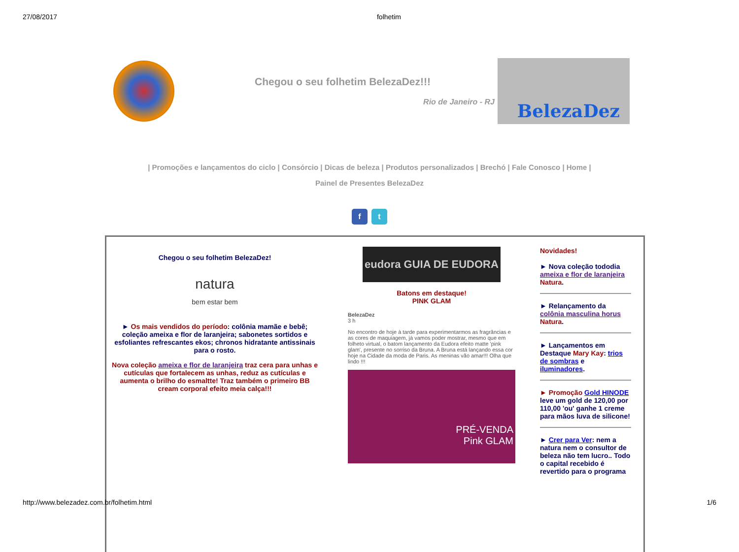27/08/2017 folhetim
Chegou o seu folhetim BelezaDez!!!
Rio de Janeiro - RJ
BelezaDez
| Promoções e lançamentos do ciclo | Consórcio | Dicas de beleza | Produtos personalizados | Brechó | Fale Conosco | Home |
Painel de Presentes BelezaDez
f t
Chegou o seu folhetim BelezaDez!
natura
bem estar bem
► Os mais vendidos do período: colônia mamãe e bebê; coleção ameixa e flor de laranjeira; sabonetes sortidos e esfoliantes refrescantes ekos; chronos hidratante antissinais para o rosto.
Nova coleção ameixa e flor de laranjeira traz cera para unhas e cutículas que fortalecem as unhas, reduz as cutículas e aumenta o brilho do esmaltte! Traz também o primeiro BB cream corporal efeito meia calça!!!
eudora GUIA DE EUDORA
Batons em destaque!
PINK GLAM
BelezaDez
3 h
No encontro de hoje à tarde para experimentarmos as fragrâncias e as cores de maquiagem, já vamos poder mostrar, mesmo que em folheto virtual, o batom lançamento da Eudora efeito matte 'pink glam', presente no sorriso da Bruna. A Bruna está lançando essa cor hoje na Cidade da moda de Paris. As meninas vão amar!!! Olha que lindo !!!
PRÉ-VENDA
Pink GLAM
Novidades!
► Nova coleção tododia ameixa e flor de laranjeira Natura.
► Relançamento da colônia masculina horus Natura.
► Lançamentos em Destaque Mary Kay: trios de sombras e iluminadores.
► Promoção Gold HINODE
leve um gold de 120,00 por 110,00 'ou' ganhe 1 creme para mãos luva de silicone!
► Crer para Ver: nem a natura nem o consultor de beleza não tem lucro.. Todo o capital recebido é revertido para o programa
http://www.belezadez.com.br/folhetim.html 1/6